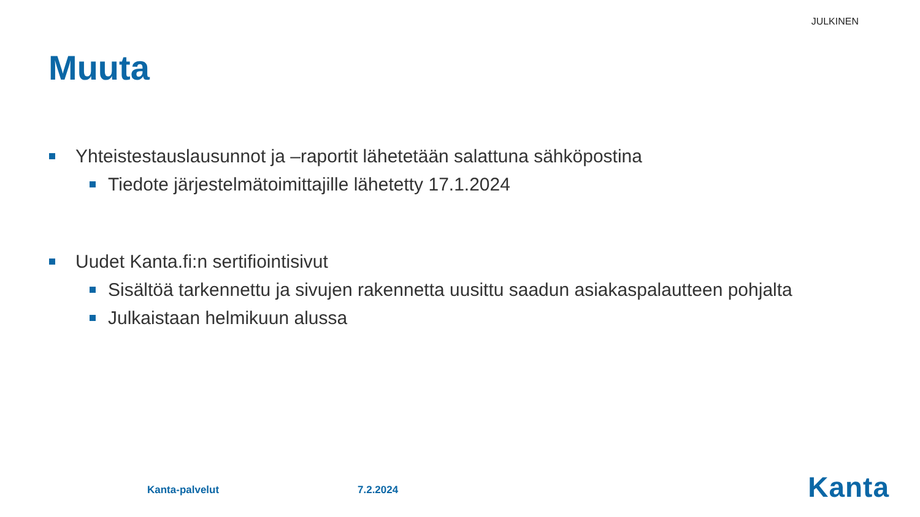JULKINEN
Muuta
Yhteistestauslausunnot ja –raportit lähetetään salattuna sähköpostina
Tiedote järjestelmätoimittajille lähetetty 17.1.2024
Uudet Kanta.fi:n sertifiointisivut
Sisältöä tarkennettu ja sivujen rakennetta uusittu saadun asiakaspalautteen pohjalta
Julkaistaan helmikuun alussa
Kanta-palvelut 7.2.2024 Kanta